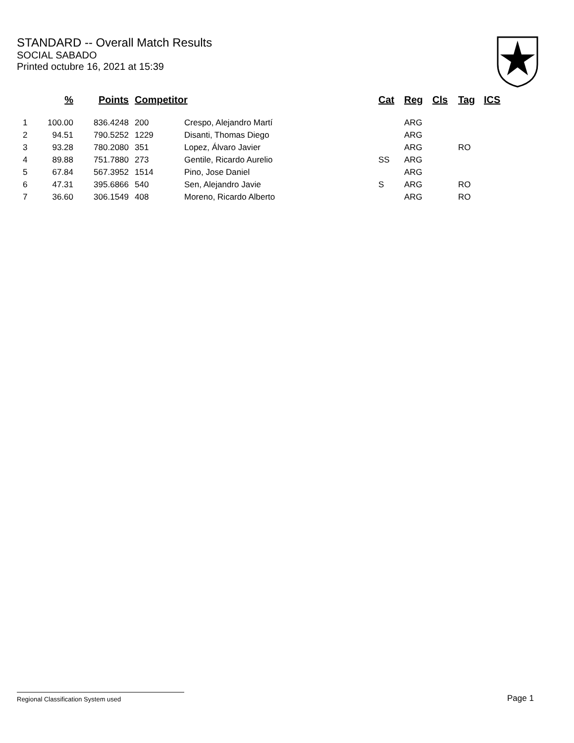STANDARD -- Overall Match Results
SOCIAL SABADO
Printed octubre 16, 2021 at 15:39
| | % | Points | Competitor | | Cat | Reg | Cls | Tag | ICS |
| --- | --- | --- | --- | --- | --- | --- | --- | --- | --- |
| 1 | 100.00 | 836.4248 | 200 | Crespo, Alejandro Martí | | ARG | | | |
| 2 | 94.51 | 790.5252 | 1229 | Disanti, Thomas Diego | | ARG | | | |
| 3 | 93.28 | 780.2080 | 351 | Lopez, Álvaro Javier | | ARG | | RO | |
| 4 | 89.88 | 751.7880 | 273 | Gentile, Ricardo Aurelio | SS | ARG | | | |
| 5 | 67.84 | 567.3952 | 1514 | Pino, Jose Daniel | | ARG | | | |
| 6 | 47.31 | 395.6866 | 540 | Sen, Alejandro Javie | S | ARG | | RO | |
| 7 | 36.60 | 306.1549 | 408 | Moreno, Ricardo Alberto | | ARG | | RO | |
Regional Classification System used Page 1